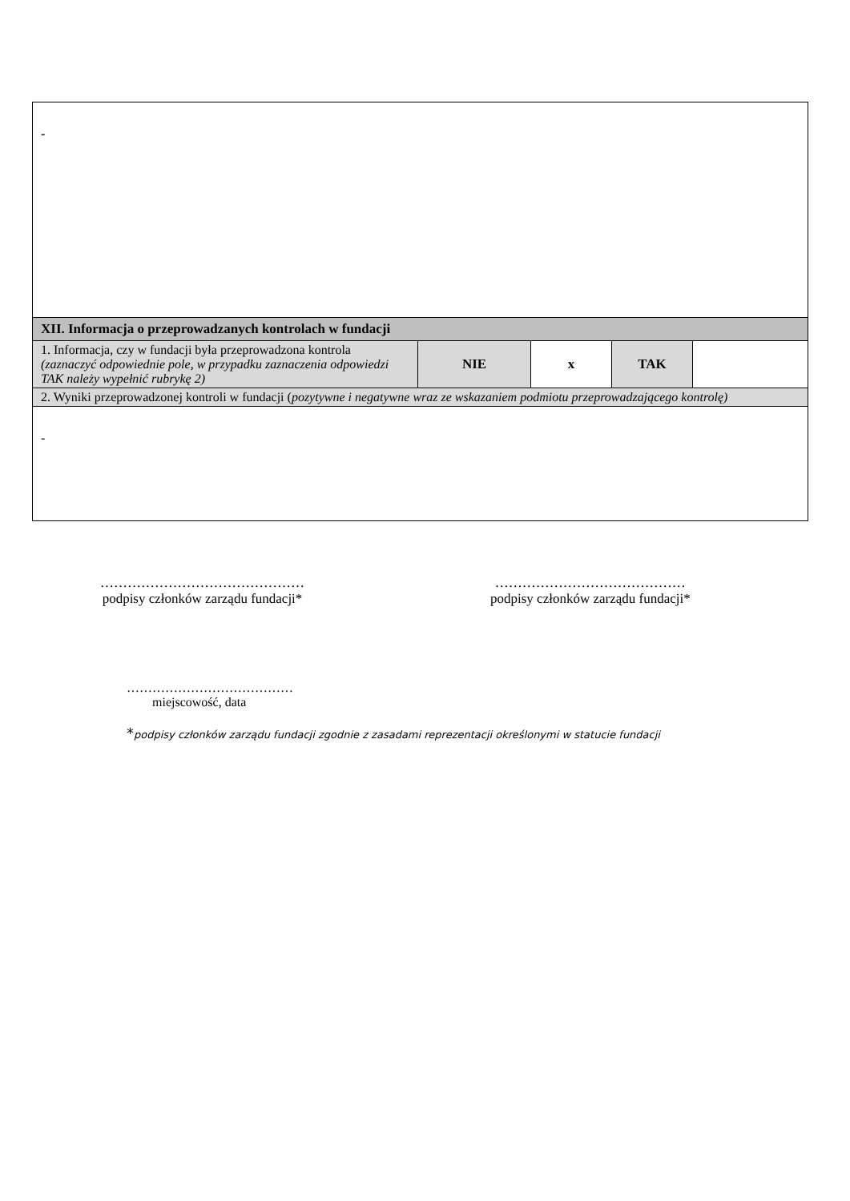| - | | | | |
| XII. Informacja o przeprowadzanych kontrolach w fundacji | | | | |
| 1. Informacja, czy w fundacji była przeprowadzona kontrola (zaznaczyć odpowiednie pole, w przypadku zaznaczenia odpowiedzi TAK należy wypełnić rubrykę 2) | NIE | x | TAK | |
| 2. Wyniki przeprowadzonej kontroli w fundacji ( pozytywne i negatywne wraz ze wskazaniem podmiotu przeprowadzającego kontrolę) | | | | |
| - | | | | |
………………………………………
podpisy członków zarządu fundacji*
……………………………………
podpisy członków zarządu fundacji*
…………………………………
miejscowość, data
*podpisy członków zarządu fundacji zgodnie z zasadami reprezentacji określonymi w statucie fundacji